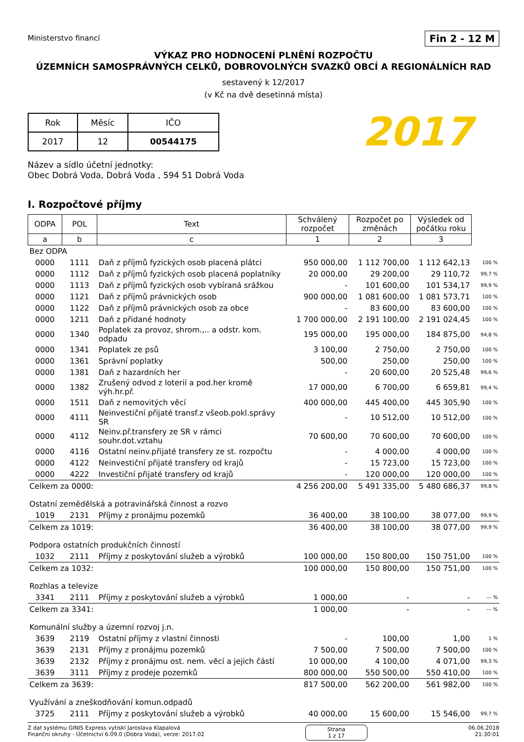Ministerstvo financí
Fin 2 - 12 M
VÝKAZ PRO HODNOCENÍ PLNĚNÍ ROZPOČTU
ÚZEMNÍCH SAMOSPRÁVNÝCH CELKŮ, DOBROVOLNÝCH SVAZKŮ OBCÍ A REGIONÁLNÍCH RAD
sestavený k 12/2017
(v Kč na dvě desetinná místa)
| Rok | Měsíc | IČO |
| 2017 | 12 | 00544175 |
2017
Název a sídlo účetní jednotky:
Obec Dobrá Voda, Dobrá Voda , 594 51 Dobrá Voda
I. Rozpočtové příjmy
| ODPA | POL | Text | Schválený rozpočet | Rozpočet po změnách | Výsledek od počátku roku | |
| a | b | c | 1 | 2 | 3 | |
| Bez ODPA | | | | | | |
| 0000 | 1111 | Daň z příjmů fyzických osob placená plátci | 950 000,00 | 1 112 700,00 | 1 112 642,13 | 100 % |
| 0000 | 1112 | Daň z příjmů fyzických osob placená poplatníky | 20 000,00 | 29 200,00 | 29 110,72 | 99,7 % |
| 0000 | 1113 | Daň z příjmů fyzických osob vybíraná srážkou | - | 101 600,00 | 101 534,17 | 99,9 % |
| 0000 | 1121 | Daň z příjmů právnických osob | 900 000,00 | 1 081 600,00 | 1 081 573,71 | 100 % |
| 0000 | 1122 | Daň z příjmů právnických osob za obce | - | 83 600,00 | 83 600,00 | 100 % |
| 0000 | 1211 | Daň z přidané hodnoty | 1 700 000,00 | 2 191 100,00 | 2 191 024,45 | 100 % |
| 0000 | 1340 | Poplatek za provoz, shrom.,.. a odstr. kom. odpadu | 195 000,00 | 195 000,00 | 184 875,00 | 94,8 % |
| 0000 | 1341 | Poplatek ze psů | 3 100,00 | 2 750,00 | 2 750,00 | 100 % |
| 0000 | 1361 | Správní poplatky | 500,00 | 250,00 | 250,00 | 100 % |
| 0000 | 1381 | Daň z hazardních her | - | 20 600,00 | 20 525,48 | 99,6 % |
| 0000 | 1382 | Zrušený odvod z loterií a pod.her kromě výh.hr.př. | 17 000,00 | 6 700,00 | 6 659,81 | 99,4 % |
| 0000 | 1511 | Daň z nemovitých věcí | 400 000,00 | 445 400,00 | 445 305,90 | 100 % |
| 0000 | 4111 | Neinvestiční přijaté transf.z všeob.pokl.správy SR | - | 10 512,00 | 10 512,00 | 100 % |
| 0000 | 4112 | Neinv.př.transfery ze SR v rámci souhr.dot.vztahu | 70 600,00 | 70 600,00 | 70 600,00 | 100 % |
| 0000 | 4116 | Ostatní neinv.přijaté transfery ze st. rozpočtu | - | 4 000,00 | 4 000,00 | 100 % |
| 0000 | 4122 | Neinvestiční přijaté transfery od krajů | - | 15 723,00 | 15 723,00 | 100 % |
| 0000 | 4222 | Investiční přijaté transfery od krajů | - | 120 000,00 | 120 000,00 | 100 % |
| Celkem za 0000: | | | 4 256 200,00 | 5 491 335,00 | 5 480 686,37 | 99,8 % |
| Ostatní zemědělská a potravinářská činnost a rozvo | | | | | | |
| 1019 | 2131 | Příjmy z pronájmu pozemků | 36 400,00 | 38 100,00 | 38 077,00 | 99,9 % |
| Celkem za 1019: | | | 36 400,00 | 38 100,00 | 38 077,00 | 99,9 % |
| Podpora ostatních produkčních činností | | | | | | |
| 1032 | 2111 | Příjmy z poskytování služeb a výrobků | 100 000,00 | 150 800,00 | 150 751,00 | 100 % |
| Celkem za 1032: | | | 100 000,00 | 150 800,00 | 150 751,00 | 100 % |
| Rozhlas a televize | | | | | | |
| 3341 | 2111 | Příjmy z poskytování služeb a výrobků | 1 000,00 | - | - | --- % |
| Celkem za 3341: | | | 1 000,00 | - | - | --- % |
| Komunální služby a územní rozvoj j.n. | | | | | | |
| 3639 | 2119 | Ostatní příjmy z vlastní činnosti | - | 100,00 | 1,00 | 1 % |
| 3639 | 2131 | Příjmy z pronájmu pozemků | 7 500,00 | 7 500,00 | 7 500,00 | 100 % |
| 3639 | 2132 | Příjmy z pronájmu ost. nem. věcí a jejich částí | 10 000,00 | 4 100,00 | 4 071,00 | 99,3 % |
| 3639 | 3111 | Příjmy z prodeje pozemků | 800 000,00 | 550 500,00 | 550 410,00 | 100 % |
| Celkem za 3639: | | | 817 500,00 | 562 200,00 | 561 982,00 | 100 % |
| Využívání a zneškodňování komun.odpadů | | | | | | |
| 3725 | 2111 | Příjmy z poskytování služeb a výrobků | 40 000,00 | 15 600,00 | 15 546,00 | 99,7 % |
Z dat systému GINIS Express vytiskl Jaroslava Klapalová
Finanční okruhy - Účetnictví 6.09.0 (Dobra Voda), verze: 2017.02
Strana
1 z 17
06.06.2018
21:30:01